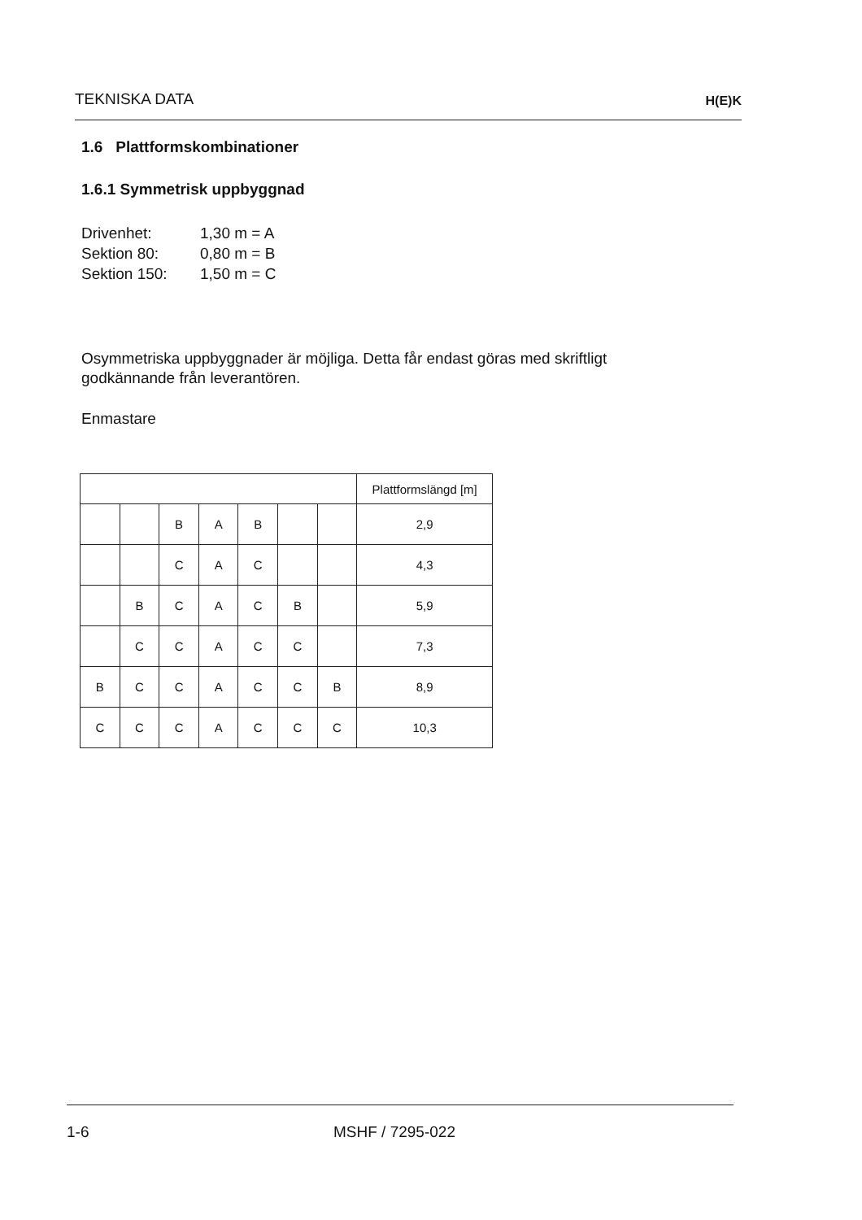TEKNISKA DATA
H(E)K
1.6 Plattformskombinationer
1.6.1 Symmetrisk uppbyggnad
Drivenhet: 1,30 m = A
Sektion 80: 0,80 m = B
Sektion 150: 1,50 m = C
Osymmetriska uppbyggnader är möjliga. Detta får endast göras med skriftligt godkännande från leverantören.
Enmastare
| | | | | | | | Plattformslängd [m] |
| --- | --- | --- | --- | --- | --- | --- | --- |
| | | B | A | B | | | 2,9 |
| | | C | A | C | | | 4,3 |
| | B | C | A | C | B | | 5,9 |
| | C | C | A | C | C | | 7,3 |
| B | C | C | A | C | C | B | 8,9 |
| C | C | C | A | C | C | C | 10,3 |
1-6 MSHF / 7295-022